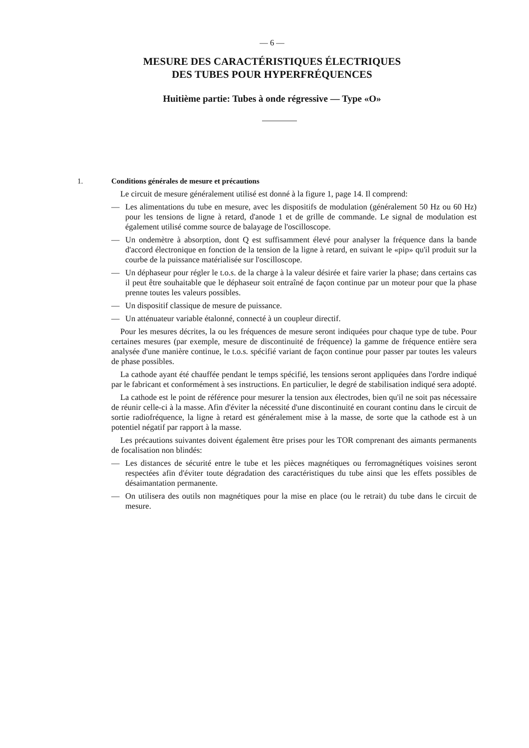— 6 —
MESURE DES CARACTÉRISTIQUES ÉLECTRIQUES
DES TUBES POUR HYPERFRÉQUENCES
Huitième partie: Tubes à onde régressive — Type «O»
1. Conditions générales de mesure et précautions
Le circuit de mesure généralement utilisé est donné à la figure 1, page 14. Il comprend:
— Les alimentations du tube en mesure, avec les dispositifs de modulation (généralement 50 Hz ou 60 Hz) pour les tensions de ligne à retard, d'anode 1 et de grille de commande. Le signal de modulation est également utilisé comme source de balayage de l'oscilloscope.
— Un ondemètre à absorption, dont Q est suffisamment élevé pour analyser la fréquence dans la bande d'accord électronique en fonction de la tension de la ligne à retard, en suivant le «pip» qu'il produit sur la courbe de la puissance matérialisée sur l'oscilloscope.
— Un déphaseur pour régler le t.o.s. de la charge à la valeur désirée et faire varier la phase; dans certains cas il peut être souhaitable que le déphaseur soit entraîné de façon continue par un moteur pour que la phase prenne toutes les valeurs possibles.
— Un dispositif classique de mesure de puissance.
— Un atténuateur variable étalonné, connecté à un coupleur directif.
Pour les mesures décrites, la ou les fréquences de mesure seront indiquées pour chaque type de tube. Pour certaines mesures (par exemple, mesure de discontinuité de fréquence) la gamme de fréquence entière sera analysée d'une manière continue, le t.o.s. spécifié variant de façon continue pour passer par toutes les valeurs de phase possibles.
La cathode ayant été chauffée pendant le temps spécifié, les tensions seront appliquées dans l'ordre indiqué par le fabricant et conformément à ses instructions. En particulier, le degré de stabilisation indiqué sera adopté.
La cathode est le point de référence pour mesurer la tension aux électrodes, bien qu'il ne soit pas nécessaire de réunir celle-ci à la masse. Afin d'éviter la nécessité d'une discontinuité en courant continu dans le circuit de sortie radiofréquence, la ligne à retard est généralement mise à la masse, de sorte que la cathode est à un potentiel négatif par rapport à la masse.
Les précautions suivantes doivent également être prises pour les TOR comprenant des aimants permanents de focalisation non blindés:
— Les distances de sécurité entre le tube et les pièces magnétiques ou ferromagnétiques voisines seront respectées afin d'éviter toute dégradation des caractéristiques du tube ainsi que les effets possibles de désaimantation permanente.
— On utilisera des outils non magnétiques pour la mise en place (ou le retrait) du tube dans le circuit de mesure.